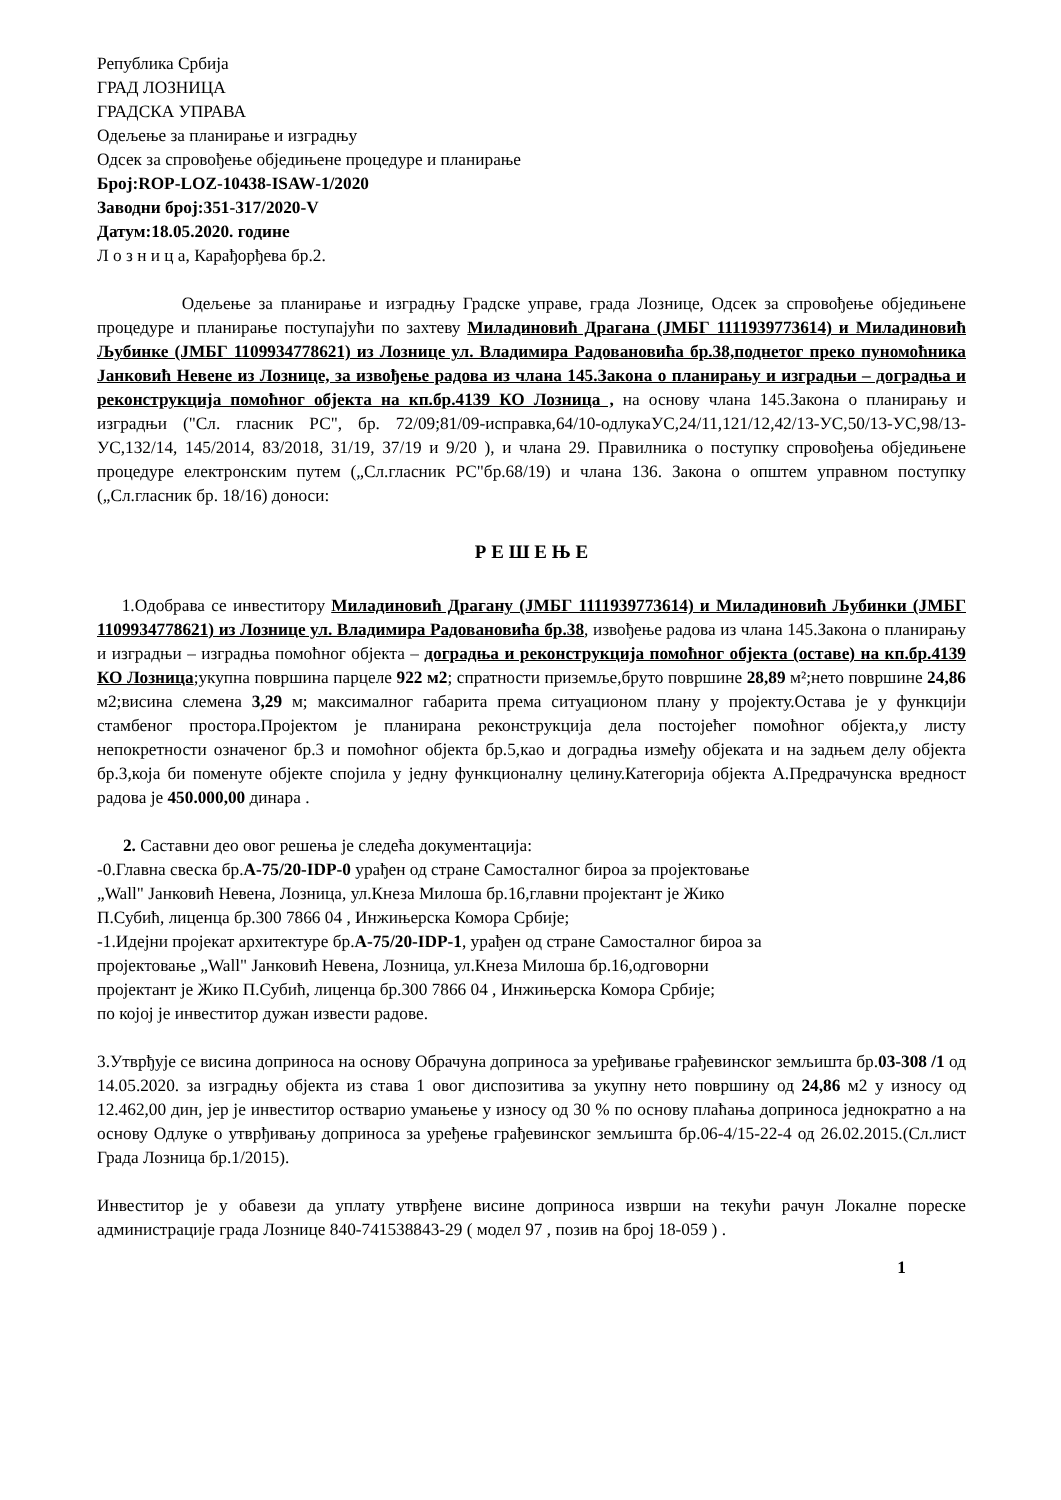Република Србија
ГРАД ЛОЗНИЦА
ГРАДСКА УПРАВА
Одељење за планирање и изградњу
Одсек за спровођење обједињене процедуре и планирање
Број:ROP-LOZ-10438-ISAW-1/2020
Заводни број:351-317/2020-V
Датум:18.05.2020. године
Л о з н и ц а, Карађорђева бр.2.
Одељење за планирање и изградњу Градске управе, града Лознице, Одсек за спровођење обједињене процедуре и планирање поступајући по захтеву Миладиновић Драгана (ЈМБГ 1111939773614) и Миладиновић Љубинке (ЈМБГ 1109934778621) из Лознице ул. Владимира Радовановића бр.38,поднетог преко пуномоћника Јанковић Невене из Лознице, за извођење радова из члана 145.Закона о планирању и изградњи – доградња и реконструкција помоћног објекта на кп.бр.4139 КО Лозница , на основу члана 145.Закона о планирању и изградњи ("Сл. гласник РС", бр. 72/09;81/09-исправка,64/10-одлукаУС,24/11,121/12,42/13-УС,50/13-УС,98/13-УС,132/14, 145/2014, 83/2018, 31/19, 37/19 и 9/20 ), и члана 29. Правилника о поступку спровођења обједињене процедуре електронским путем („Сл.гласник РС"бр.68/19) и члана 136. Закона о општем управном поступку („Сл.гласник бр. 18/16) доноси:
Р Е Ш Е Њ Е
1.Одобрава се инвеститору Миладиновић Драгану (ЈМБГ 1111939773614) и Миладиновић Љубинки (ЈМБГ 1109934778621) из Лознице ул. Владимира Радовановића бр.38, извођење радова из члана 145.Закона о планирању и изградњи – изградња помоћног објекта – доградња и реконструкција помоћног објекта (оставе) на кп.бр.4139 КО Лозница;укупна површина парцеле 922 м2; спратности приземље,бруто површине 28,89 м²;нето површине 24,86 м2;висина слемена 3,29 м; максималног габарита према ситуационом плану у пројекту.Остава је у функцији стамбеног простора.Пројектом је планирана реконструкција дела постојећег помоћног објекта,у листу непокретности означеног бр.3 и помоћног објекта бр.5,као и доградња између објеката и на задњем делу објекта бр.3,која би поменуте објекте спојила у једну функционалну целину.Категорија објекта А.Предрачунска вредност радова је 450.000,00 динара .
2. Саставни део овог решења је следећа документација:
-0.Главна свеска бр.А-75/20-IDP-0 урађен од стране Самосталног бироа за пројектовање
„Wall" Јанковић Невена, Лозница, ул.Кнеза Милоша бр.16,главни пројектант је Жико
П.Субић, лиценца бр.300 7866 04 , Инжињерска Комора Србије;
-1.Идејни пројекат архитектуре бр.А-75/20-IDP-1, урађен од стране Самосталног бироа за
пројектовање „Wall" Јанковић Невена, Лозница, ул.Кнеза Милоша бр.16,одговорни
пројектант је Жико П.Субић, лиценца бр.300 7866 04 , Инжињерска Комора Србије;
по којој је инвеститор дужан извести радове.
3.Утврђује се висина доприноса на основу Обрачуна доприноса за уређивање грађевинског земљишта бр.03-308 /1 од 14.05.2020. за изградњу објекта из става 1 овог диспозитива за укупну нето површину од 24,86 м2 у износу од 12.462,00 дин, јер је инвеститор остварио умањење у износу од 30 % по основу плаћања доприноса једнократно а на основу Одлуке о утврђивању доприноса за уређење грађевинског земљишта бр.06-4/15-22-4 од 26.02.2015.(Сл.лист Града Лозница бр.1/2015).
Инвеститор је у обавези да уплату утврђене висине доприноса изврши на текући рачун Локалне пореске администрације града Лознице 840-741538843-29 ( модел 97 , позив на број 18-059 ) .
1